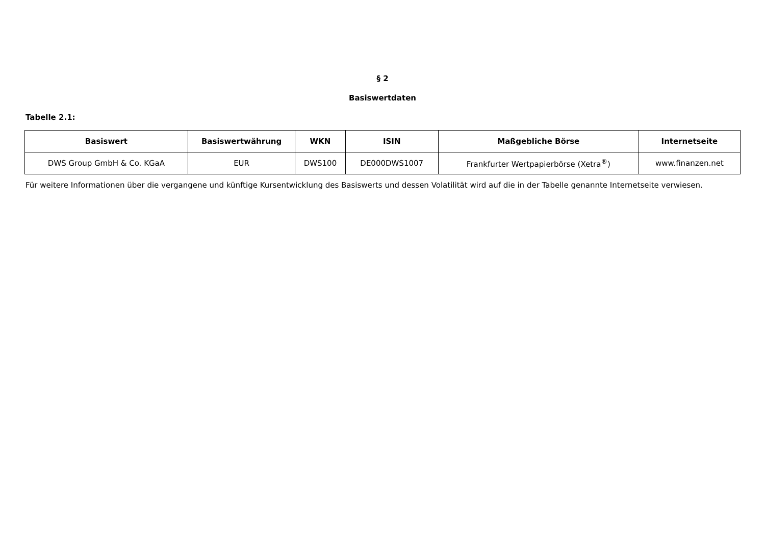§ 2
Basiswertdaten
Tabelle 2.1:
| Basiswert | Basiswertwährung | WKN | ISIN | Maßgebliche Börse | Internetseite |
| --- | --- | --- | --- | --- | --- |
| DWS Group GmbH & Co. KGaA | EUR | DWS100 | DE000DWS1007 | Frankfurter Wertpapierbörse (Xetra<sup>®</sup>) | www.finanzen.net |
Für weitere Informationen über die vergangene und künftige Kursentwicklung des Basiswerts und dessen Volatilität wird auf die in der Tabelle genannte Internetseite verwiesen.